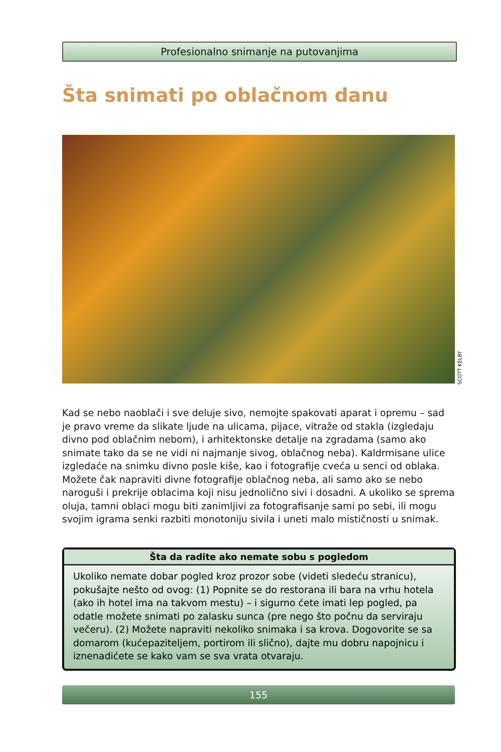Profesionalno snimanje na putovanjima
Šta snimati po oblačnom danu
SCOTT KELBY
Kad se nebo naoblači i sve deluje sivo, nemojte spakovati aparat i opremu – sad je pravo vreme da slikate ljude na ulicama, pijace, vitraže od stakla (izgledaju divno pod oblačnim nebom), i arhitektonske detalje na zgradama (samo ako snimate tako da se ne vidi ni najmanje sivog, oblačnog neba). Kaldrmisane ulice izgledaće na snimku divno posle kiše, kao i fotografije cveća u senci od oblaka. Možete čak napraviti divne fotografije oblačnog neba, ali samo ako se nebo naroguši i prekrije oblacima koji nisu jednolično sivi i dosadni. A ukoliko se sprema oluja, tamni oblaci mogu biti zanimljivi za fotografisanje sami po sebi, ili mogu svojim igrama senki razbiti monotoniju sivila i uneti malo mističnosti u snimak.
Šta da radite ako nemate sobu s pogledom
Ukoliko nemate dobar pogled kroz prozor sobe (videti sledeću stranicu), pokušajte nešto od ovog: (1) Popnite se do restorana ili bara na vrhu hotela (ako ih hotel ima na takvom mestu) – i sigurno ćete imati lep pogled, pa odatle možete snimati po zalasku sunca (pre nego što počnu da serviraju večeru). (2) Možete napraviti nekoliko snimaka i sa krova. Dogovorite se sa domarom (kućepaziteljem, portirom ili slično), dajte mu dobru napojnicu i iznenadićete se kako vam se sva vrata otvaraju.
155